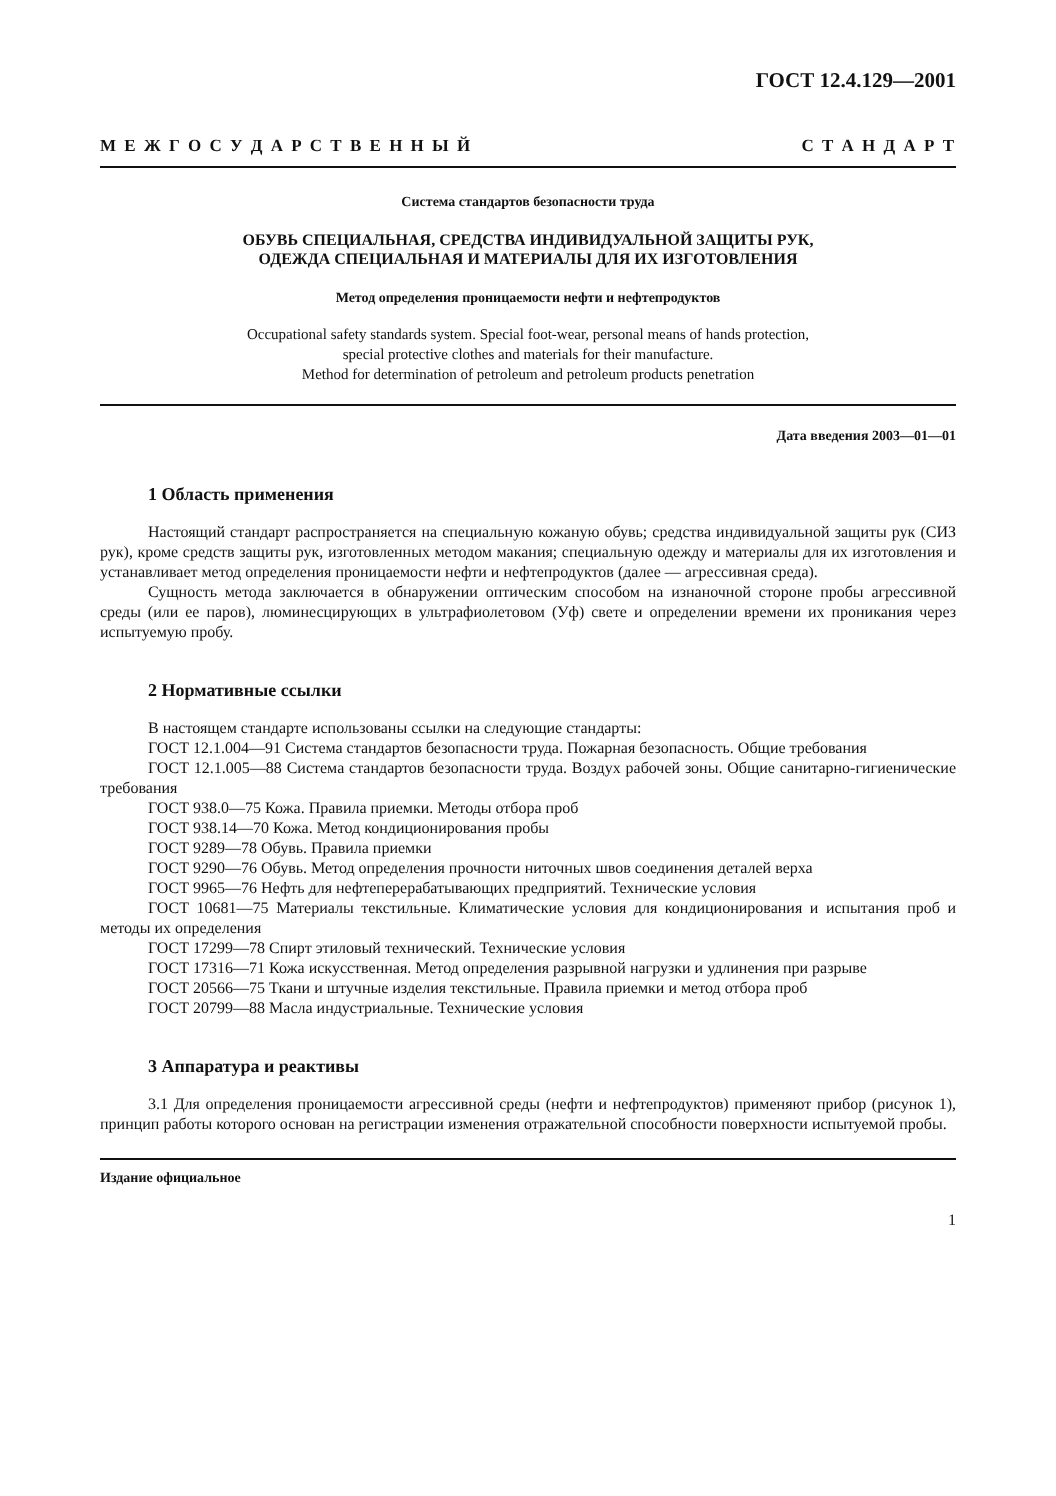ГОСТ 12.4.129—2001
М Е Ж Г О С У Д А Р С Т В Е Н Н Ы Й С Т А Н Д А Р Т
Система стандартов безопасности труда
ОБУВЬ СПЕЦИАЛЬНАЯ, СРЕДСТВА ИНДИВИДУАЛЬНОЙ ЗАЩИТЫ РУК,
ОДЕЖДА СПЕЦИАЛЬНАЯ И МАТЕРИАЛЫ ДЛЯ ИХ ИЗГОТОВЛЕНИЯ
Метод определения проницаемости нефти и нефтепродуктов
Occupational safety standards system. Special foot-wear, personal means of hands protection,
special protective clothes and materials for their manufacture.
Method for determination of petroleum and petroleum products penetration
Дата введения 2003—01—01
1 Область применения
Настоящий стандарт распространяется на специальную кожаную обувь; средства индивидуальной защиты рук (СИЗ рук), кроме средств защиты рук, изготовленных методом макания; специальную одежду и материалы для их изготовления и устанавливает метод определения проницаемости нефти и нефтепродуктов (далее — агрессивная среда).
Сущность метода заключается в обнаружении оптическим способом на изнаночной стороне пробы агрессивной среды (или ее паров), люминесцирующих в ультрафиолетовом (Уф) свете и определении времени их проникания через испытуемую пробу.
2 Нормативные ссылки
В настоящем стандарте использованы ссылки на следующие стандарты:
ГОСТ 12.1.004—91 Система стандартов безопасности труда. Пожарная безопасность. Общие требования
ГОСТ 12.1.005—88 Система стандартов безопасности труда. Воздух рабочей зоны. Общие санитарно-гигиенические требования
ГОСТ 938.0—75 Кожа. Правила приемки. Методы отбора проб
ГОСТ 938.14—70 Кожа. Метод кондиционирования пробы
ГОСТ 9289—78 Обувь. Правила приемки
ГОСТ 9290—76 Обувь. Метод определения прочности ниточных швов соединения деталей верха
ГОСТ 9965—76 Нефть для нефтеперерабатывающих предприятий. Технические условия
ГОСТ 10681—75 Материалы текстильные. Климатические условия для кондиционирования и испытания проб и методы их определения
ГОСТ 17299—78 Спирт этиловый технический. Технические условия
ГОСТ 17316—71 Кожа искусственная. Метод определения разрывной нагрузки и удлинения при разрыве
ГОСТ 20566—75 Ткани и штучные изделия текстильные. Правила приемки и метод отбора проб
ГОСТ 20799—88 Масла индустриальные. Технические условия
3 Аппаратура и реактивы
3.1 Для определения проницаемости агрессивной среды (нефти и нефтепродуктов) применяют прибор (рисунок 1), принцип работы которого основан на регистрации изменения отражательной способности поверхности испытуемой пробы.
Издание официальное
1